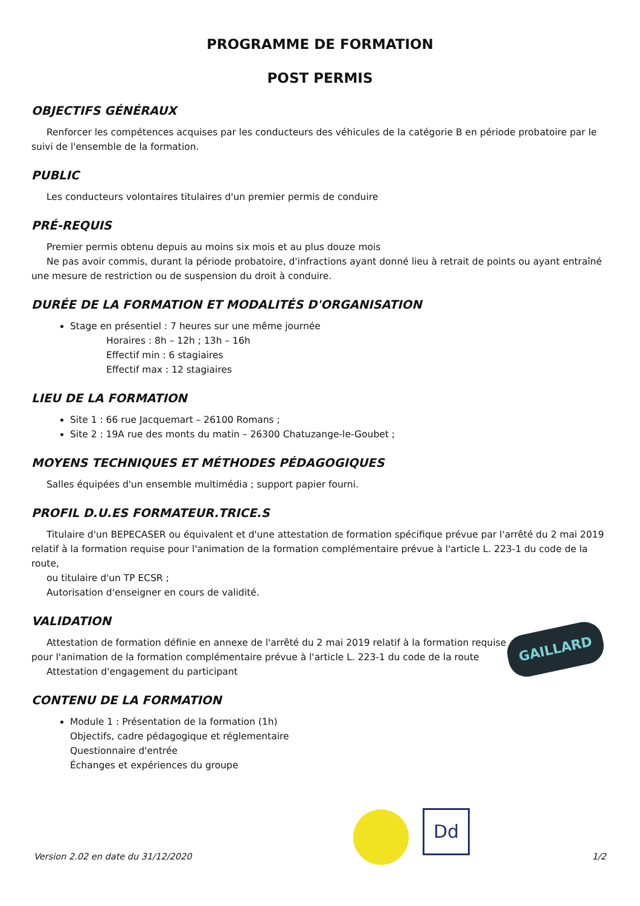PROGRAMME DE FORMATION
POST PERMIS
OBJECTIFS GÉNÉRAUX
Renforcer les compétences acquises par les conducteurs des véhicules de la catégorie B en période probatoire par le suivi de l'ensemble de la formation.
PUBLIC
Les conducteurs volontaires titulaires d'un premier permis de conduire
PRÉ-REQUIS
Premier permis obtenu depuis au moins six mois et au plus douze mois
Ne pas avoir commis, durant la période probatoire, d'infractions ayant donné lieu à retrait de points ou ayant entraîné une mesure de restriction ou de suspension du droit à conduire.
DURÉE DE LA FORMATION ET MODALITÉS D'ORGANISATION
Stage en présentiel : 7 heures sur une même journée
Horaires : 8h – 12h ; 13h – 16h
Effectif min : 6 stagiaires
Effectif max : 12 stagiaires
LIEU DE LA FORMATION
Site 1 : 66 rue Jacquemart – 26100 Romans ;
Site 2 : 19A rue des monts du matin – 26300 Chatuzange-le-Goubet ;
MOYENS TECHNIQUES ET MÉTHODES PÉDAGOGIQUES
Salles équipées d'un ensemble multimédia ; support papier fourni.
PROFIL D.U.ES FORMATEUR.TRICE.S
Titulaire d'un BEPECASER ou équivalent et d'une attestation de formation spécifique prévue par l'arrêté du 2 mai 2019 relatif à la formation requise pour l'animation de la formation complémentaire prévue à l'article L. 223-1 du code de la route,
ou titulaire d'un TP ECSR ;
Autorisation d'enseigner en cours de validité.
VALIDATION
Attestation de formation définie en annexe de l'arrêté du 2 mai 2019 relatif à la formation requise pour l'animation de la formation complémentaire prévue à l'article L. 223-1 du code de la route
Attestation d'engagement du participant
CONTENU DE LA FORMATION
Module 1 : Présentation de la formation (1h)
Objectifs, cadre pédagogique et réglementaire
Questionnaire d'entrée
Échanges et expériences du groupe
GAILLARD
Dd
Version 2.02 en date du 31/12/2020 1/2